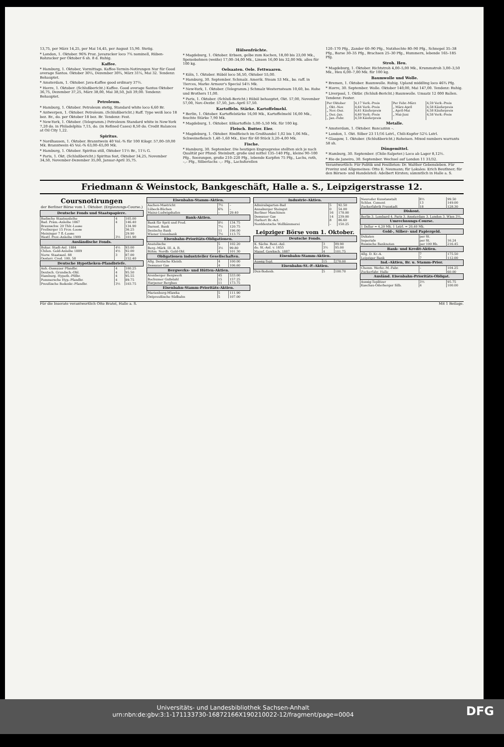13,75, per März 14,25, per Mai 14,45, per August 15,90. Stetig.
* London, 1. Oktober. 96% Proz. Javazucker loco 7¾ nominell, Rüben-Rohzucker per Oktober 6 sh. 8 d. Ruhig.
Kaffee.
* Hamburg, 1. Oktober, Vormittags. Kaffee-Termin-Notirungen Nur für Good average Santos. Oktober 30¼, Dezember 30¾, März 31¼, Mai 32. Tendenz: Behauptet.
* Amsterdam, 1. Oktober. Java-Kaffee good ordinary 37½.
* Havre, 1. Oktober. (Schlußbericht.) Kaffee. Good average Santos Oktober 36,75, Dezember 37,25, März 38,00, Mai 38,50, Juli 39,00. Tendenz: Behauptet.
Petroleum.
* Hamburg, 1. Oktober. Petroleum stetig, Standard white loco 6,60 Br.
* Antwerpen, 1. Oktober. Petroleum. (Schlußbericht.) Raff. Type weiß loco 18 bez. Br., do. per Oktober 18 bez. Br. Tendenz: Fest.
* New-York, 1. Oktober. (Telegramm.) Petroleum Standard white in New-York 7,20 do. in Philadelphia 7,15, do. (in Refined Cases) 8,50 do. Credit Balances at Oil City 1,22.
Spiritus.
* Nordhausen, 1. Oktober. Branntwein 40 Vol.-% für 100 Kilogr. 57,00–59,00 Mk. Branntwein 45 Vol.-% 63,00–65,00 Mk.
* Hamburg, 1. Oktober. Spiritus still, Oktober 11½ Br., 11¼ G.
* Paris, 1. Okt. (Schlußbericht.) Spiritus fest, Oktober 34,25, November 34,50, November-Dezember 35,00, Januar-April 35,75.
Hülsenfrüchte.
* Magdeburg, 1. Oktober. Erbsen, gelbe zum Kochen, 18,00 bis 23,00 Mk., Speisebohnen (weiße) 17,00–34,00 Mk., Linsen 16,00 bis 32,00 Mk. alles für 100 kg.
Oelsaaten. Oele. Fettwaaren.
* Köln, 1. Oktober. Rüböl loco 56,50, Oktober 55,00.
* Hamburg, 30. September. Schmalz. Amerik. Steam 53 Mk., bo. raff. in Tierces, Marke Armour's Special 54½ Mk.
* New-York, 1. Oktober. (Telegramm.) Schmalz Westernsteam 10,60, bo. Rohe und Brothers 11,00.
* Paris, 1. Oktober. (Schluß-Bericht.) Rüböl behauptet, Okt. 57,00, November 57,00, Nov.-Dezbr. 57,50, Jan.-April 57,50.
Kartoffeln. Stärke. Kartoffelmehl.
* Berlin, 1. Oktober. Kartoffelstärke 16,00 Mk., Kartoffelmehl 16,00 Mk., feuchte Stärke 7,90 Mk.
* Magdeburg, 1. Oktober. Eßkartoffeln 5,00–5,50 Mk. für 100 kg.
Fleisch. Butter. Eier.
* Magdeburg, 1. Oktober. Rindfleisch im Großhandel 1,02 bis 1,06 Mk., Schweinefleisch 1,40–1,60 Mk., Eier für 60 Stück 3,20–4,00 Mk.
Fische.
* Hamburg, 30. September. Die heutigen Engrospreise stellten sich je nach Qualität per Pfund: Steinbutt, große und mittel 135–140 Pfg., kleine 90–100 Pfg., Seezungen, große 210–220 Pfg., lebende Karpfen 75 Pfg., Lachs, roth, –,– Pfg., Silberlachs –,– Pfg., Lachsforellen
120–170 Pfg., Zander 60–90 Pfg., Nutzhechte 80–90 Pfg., Schnepel 35–38 Pfg., Barse 30–35 Pfg., Brachsen 25–30 Pfg., Hummern, lebende 165–185 Pfg.
Stroh. Heu.
* Magdeburg, 1. Oktober. Richtstroh 4,00–5,00 Mk., Krummstroh 3,00–3,50 Mk., Heu 6,00–7,00 Mk. für 100 kg.
Baumwolle und Wolle.
* Bremen, 1. Oktober. Baumwolle. Ruhig. Upland middling loco 46¾ Pfg.
* Havre, 30. September. Wolle. Oktober 140,00, Mai 147,00. Tendenz: Ruhig.
* Liverpool, 1. Oktbr. (Schluß-Bericht.) Baumwolle. Umsatz 12 000 Ballen. Tendenz: Fester.
| Per Oktober | 4,17 Verk.-Preis | Per Febr.-März | 4,59 Verk.-Preis |
| „ Okt.-Nov. | 4,64 Verk.-Preis | „ März-April | 4,58 Käuferpreis |
| „ Nov.-Dez. | 4,61 Käuferpreis | „ April-Mai | 4,58 Käuferpreis |
| „ Dez.-Jan. | 4,60 Verk.-Preis | „ Mai-Juni | 4,58 Verk.-Preis |
| „ Jan.-Febr. | 4,59 Käuferpreis | | |
Metalle.
* Amsterdam, 1. Oktober. Bancazinn –.
* London, 1. Okt. Silber 23 11/16 Lstrl., Chili-Kupfer 52¼ Lstrl.
* Glasgow, 1. Oktober. (Schlußbericht.) Roheisen. Mixed numbers warrants 58 sh.
Düngemittel.
* Hamburg, 30. September. (Chile-Salpeter.) Loco ab Lager 8,12½.
* Rio de Janeiro, 30. September. Wechsel auf London 11 31/32.
Verantwortlich: Für Politik und Feuilleton: Dr. Walther Gebensleben. Für Provinz und Allgemeines: Otto E. Neumann; für Lokales: Erich Beuthner; für den Börsen- und Handelsteil: Adelbert Kirsten; sämmtlich in Halle a. S.
Friedmann & Weinstock, Bankgeschäft, Halle a. S., Leipzigerstrasse 12.
Coursnotirungen
der Berliner Börse vom 1. Oktober. (Ergänzungs-Course.)
| Deutsche Fonds und Staatspapiere. | | |
| --- | --- | --- |
| Badische Staatsanleihe | 4 | 105.00 |
| Bad. Präm.-Anleihe 1867 | 4 | 146.40 |
| Braunschw. 20 Thlr.-Loose | | 134.90 |
| Freiburger 15 Frcs.-Loose | | 36.25 |
| Meininger 7 fl.-Loose | | 29.90 |
| Westf. Prov.-Anleihe 1909 | 3½ | 101.90 |
| Ausländische Fonds. | | |
| Bukar. Stadt-Anl. 1884 | 4½ | 93.00 |
| Chilen. Gold-Anleihe 1889 | 4½ | 92.00 |
| Norw. Staatsanl. 88 | 3 | 87.00 |
| Oesterr. Cred. 100, 58 | | 152.40 |
| Deutsche Hypotheken-Pfandbriefe. | | |
| Anh.-Dessauer Pfandbr. | 4 | 100.25 |
| Deutsch. Grundsch.-Obl. | 4 | 95.50 |
| Hamburg. Hypoth.-Pfdbr. | 4 | 95.55 |
| Pommersche Hyp.-Pfandbr. | 4 | 89.75 |
| Preußische Bodenkr.-Pfandbr. | 3½ | 103.75 |
| Eisenbahn-Stamm-Aktien. | | |
| --- | --- | --- |
| Aachen-Mastricht | 7½ | – |
| Lübeck-Büchen | 6¾ | – |
| Mainz-Ludwigshafen | – | 29.40 |
| Bank-Aktien. | | |
| Bank für Sprit und Prod. | 8½ | 134.75 |
| Darmst. Bank | 7½ | 120.75 |
| Deutsche Bank | 11 | 196.00 |
| Wiener Unionbank | 7½ | 113.75 |
| Eisenbahn-Prioritäts-Obligationen. | | |
| Anatolische | 5 | 102.20 |
| Berg.-Märk. III. A. B. | 3½ | 99.80 |
| Böhm. Nordb. Gold-Obl. | 4 | 101.30 |
| Obligationen industrieller Gesellschaften. | | |
| Allg. Deutsche Kleinb. | 4 | 100.00 |
| Dessauer Gas | 4 | 106.60 |
| Bergwerks- und Hütten-Aktien. | | |
| Arenberger Bergwerk | 45 | 533.00 |
| Bochumer Gußstahl | 15 | 157.25 |
| Harpener Bergbau | 11 | 173.75 |
| Eisenbahn-Stamm-Prioritäts-Aktien. | | |
| Marienburg-Mlawka | 5 | 111.90 |
| Ostpreußische Südbahn | 5 | 107.00 |
| Industrie-Aktien. | | |
| --- | --- | --- |
| Admiralsgarten-Bad | 5 | 92.50 |
| Annaburger Steingut | 0 | 54.00 |
| Berliner Maschinen | 16 | 178.00 |
| Dessauer Gas | 14 | 239.00 |
| Harkort Br.-Act. | 8 | 86.60 |
| Norddeutsche Wollkämmerei | – | 150.25 |
Leipziger Börse vom 1. Oktober.
| Deutsche Fonds. | | |
| --- | --- | --- |
| K. Sächs. Rent.-Anl. | 3 | 89.90 |
| do. St.-Anl. v. 1855 | 3½ | 95.00 |
| Mansf. Gewksch. 1887 | 4 | 101.75 |
| Eisenbahn-Stamm-Aktien. | | |
| Aussig-Tepl. | 15 | 278.00 |
| Eisenbahn-St.-P.-Aktien. | | |
| Dux-Bodenb. | 5 | 100.70 |
| Neuroder Kunstanstalt | 8½ | 99.50 |
| Schles. Cement | 13 | 149.00 |
| Zuckerfabrik Fraustadt | 18 | 128.30 |
| Diskont. | | |
| Berlin 3. Lombard 4. Paris 3. Amsterdam 3. London 3. Wien 3½. | | |
| Umrechnungs-Course. | | |
| 1 Dollar = 4,20 Mk. 1 Lstrl. = 20,40 Mk. | | |
| Gold-, Silber- und Papiergeld. | | |
| Dukaten | per St. | |
| Imperials | per St. | 16.24 |
| Russische Banknoten | per 100 Rb. | 216.45 |
| Bank- und Kredit-Aktien. | | |
| Allg. D. Kr.-A. | 7 | 175.50 |
| Leipziger Bank | 7 | 112.00 |
| Ind.-Aktien, Br. u. Stamm-Prior. | | |
| Chemn. Werkz.-M.-Fabr. | – | 104.25 |
| Zuckerfabr. Halle | – | 60.00 |
| Ausländ. Eisenbahn-Prioritäts-Obligat. | | |
| Aussig-Teplitzer | 3½ | 95.75 |
| Kaschau-Oderberger Silb. | 4 | 100.00 |
Für die Inserate verantwortlich Otto Bratel, Halle a. S. Mit 1 Beilage.
DFG Universitäts- und Landesbibliothek Sachsen-Anhalt
urn:nbn:de:gbv:3:1-171133730-16872166X190210022-12/fragment/page=0004